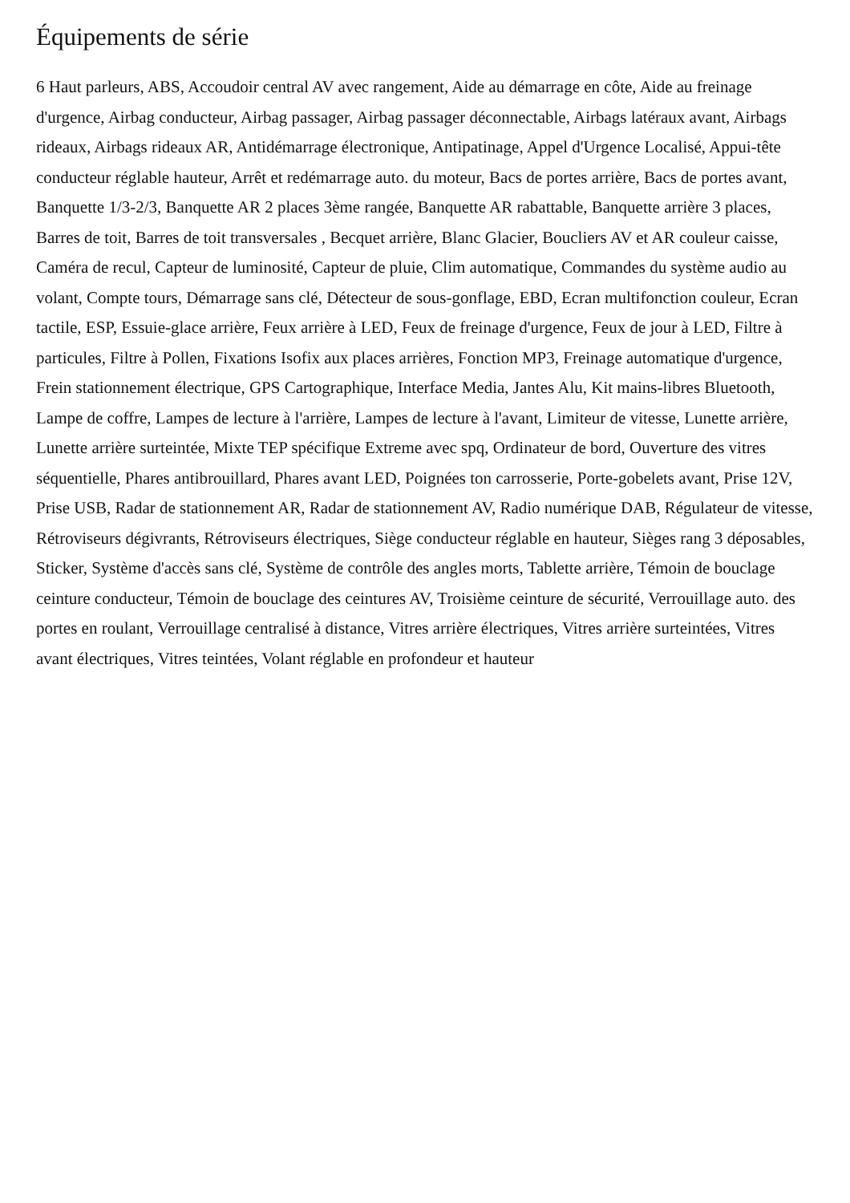Équipements de série
6 Haut parleurs, ABS, Accoudoir central AV avec rangement, Aide au démarrage en côte, Aide au freinage d'urgence, Airbag conducteur, Airbag passager, Airbag passager déconnectable, Airbags latéraux avant, Airbags rideaux, Airbags rideaux AR, Antidémarrage électronique, Antipatinage, Appel d'Urgence Localisé, Appui-tête conducteur réglable hauteur, Arrêt et redémarrage auto. du moteur, Bacs de portes arrière, Bacs de portes avant, Banquette 1/3-2/3, Banquette AR 2 places 3ème rangée, Banquette AR rabattable, Banquette arrière 3 places, Barres de toit, Barres de toit transversales , Becquet arrière, Blanc Glacier, Boucliers AV et AR couleur caisse, Caméra de recul, Capteur de luminosité, Capteur de pluie, Clim automatique, Commandes du système audio au volant, Compte tours, Démarrage sans clé, Détecteur de sous-gonflage, EBD, Ecran multifonction couleur, Ecran tactile, ESP, Essuie-glace arrière, Feux arrière à LED, Feux de freinage d'urgence, Feux de jour à LED, Filtre à particules, Filtre à Pollen, Fixations Isofix aux places arrières, Fonction MP3, Freinage automatique d'urgence, Frein stationnement électrique, GPS Cartographique, Interface Media, Jantes Alu, Kit mains-libres Bluetooth, Lampe de coffre, Lampes de lecture à l'arrière, Lampes de lecture à l'avant, Limiteur de vitesse, Lunette arrière, Lunette arrière surteintée, Mixte TEP spécifique Extreme avec spq, Ordinateur de bord, Ouverture des vitres séquentielle, Phares antibrouillard, Phares avant LED, Poignées ton carrosserie, Porte-gobelets avant, Prise 12V, Prise USB, Radar de stationnement AR, Radar de stationnement AV, Radio numérique DAB, Régulateur de vitesse, Rétroviseurs dégivrants, Rétroviseurs électriques, Siège conducteur réglable en hauteur, Sièges rang 3 déposables, Sticker, Système d'accès sans clé, Système de contrôle des angles morts, Tablette arrière, Témoin de bouclage ceinture conducteur, Témoin de bouclage des ceintures AV, Troisième ceinture de sécurité, Verrouillage auto. des portes en roulant, Verrouillage centralisé à distance, Vitres arrière électriques, Vitres arrière surteintées, Vitres avant électriques, Vitres teintées, Volant réglable en profondeur et hauteur